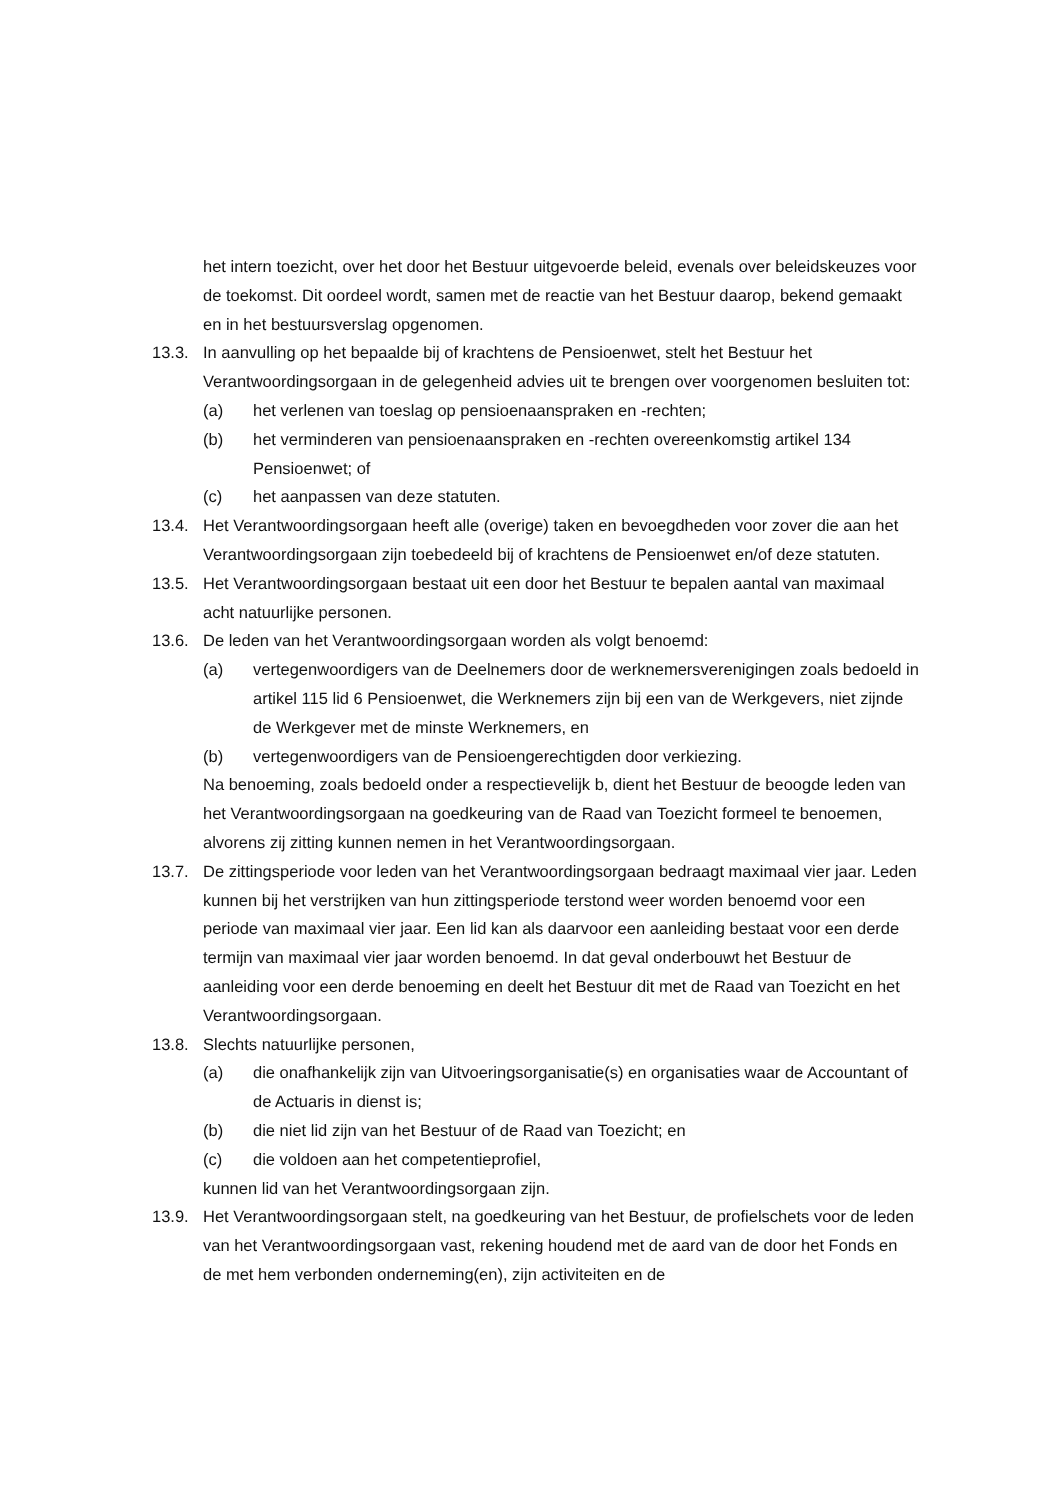het intern toezicht, over het door het Bestuur uitgevoerde beleid, evenals over beleidskeuzes voor de toekomst. Dit oordeel wordt, samen met de reactie van het Bestuur daarop, bekend gemaakt en in het bestuursverslag opgenomen.
13.3. In aanvulling op het bepaalde bij of krachtens de Pensioenwet, stelt het Bestuur het Verantwoordingsorgaan in de gelegenheid advies uit te brengen over voorgenomen besluiten tot:
(a) het verlenen van toeslag op pensioenaanspraken en -rechten;
(b) het verminderen van pensioenaanspraken en -rechten overeenkomstig artikel 134 Pensioenwet; of
(c) het aanpassen van deze statuten.
13.4. Het Verantwoordingsorgaan heeft alle (overige) taken en bevoegdheden voor zover die aan het Verantwoordingsorgaan zijn toebedeeld bij of krachtens de Pensioenwet en/of deze statuten.
13.5. Het Verantwoordingsorgaan bestaat uit een door het Bestuur te bepalen aantal van maximaal acht natuurlijke personen.
13.6. De leden van het Verantwoordingsorgaan worden als volgt benoemd:
(a) vertegenwoordigers van de Deelnemers door de werknemersverenigingen zoals bedoeld in artikel 115 lid 6 Pensioenwet, die Werknemers zijn bij een van de Werkgevers, niet zijnde de Werkgever met de minste Werknemers, en
(b) vertegenwoordigers van de Pensioengerechtigden door verkiezing.
Na benoeming, zoals bedoeld onder a respectievelijk b, dient het Bestuur de beoogde leden van het Verantwoordingsorgaan na goedkeuring van de Raad van Toezicht formeel te benoemen, alvorens zij zitting kunnen nemen in het Verantwoordingsorgaan.
13.7. De zittingsperiode voor leden van het Verantwoordingsorgaan bedraagt maximaal vier jaar. Leden kunnen bij het verstrijken van hun zittingsperiode terstond weer worden benoemd voor een periode van maximaal vier jaar. Een lid kan als daarvoor een aanleiding bestaat voor een derde termijn van maximaal vier jaar worden benoemd. In dat geval onderbouwt het Bestuur de aanleiding voor een derde benoeming en deelt het Bestuur dit met de Raad van Toezicht en het Verantwoordingsorgaan.
13.8. Slechts natuurlijke personen,
(a) die onafhankelijk zijn van Uitvoeringsorganisatie(s) en organisaties waar de Accountant of de Actuaris in dienst is;
(b) die niet lid zijn van het Bestuur of de Raad van Toezicht; en
(c) die voldoen aan het competentieprofiel,
kunnen lid van het Verantwoordingsorgaan zijn.
13.9. Het Verantwoordingsorgaan stelt, na goedkeuring van het Bestuur, de profielschets voor de leden van het Verantwoordingsorgaan vast, rekening houdend met de aard van de door het Fonds en de met hem verbonden onderneming(en), zijn activiteiten en de